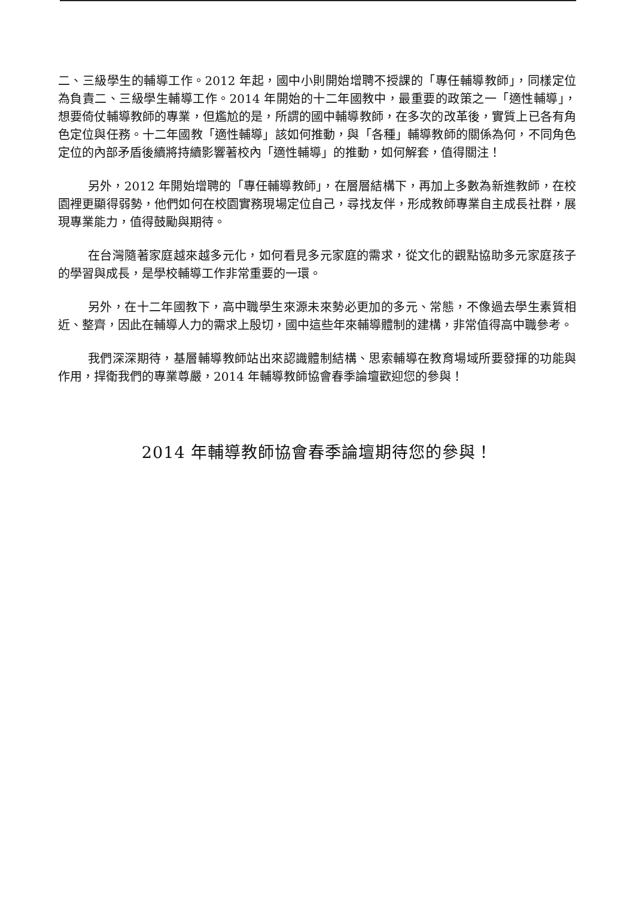二、三級學生的輔導工作。2012 年起，國中小則開始增聘不授課的「專任輔導教師」，同樣定位為負責二、三級學生輔導工作。2014 年開始的十二年國教中，最重要的政策之一「適性輔導」，想要倚仗輔導教師的專業，但尷尬的是，所謂的國中輔導教師，在多次的改革後，實質上已各有角色定位與任務。十二年國教「適性輔導」該如何推動，與「各種」輔導教師的關係為何，不同角色定位的內部矛盾後續將持續影響著校內「適性輔導」的推動，如何解套，值得關注！
另外，2012 年開始增聘的「專任輔導教師」，在層層結構下，再加上多數為新進教師，在校園裡更顯得弱勢，他們如何在校園實務現場定位自己，尋找友伴，形成教師專業自主成長社群，展現專業能力，值得鼓勵與期待。
在台灣隨著家庭越來越多元化，如何看見多元家庭的需求，從文化的觀點協助多元家庭孩子的學習與成長，是學校輔導工作非常重要的一環。
另外，在十二年國教下，高中職學生來源未來勢必更加的多元、常態，不像過去學生素質相近、整齊，因此在輔導人力的需求上殷切，國中這些年來輔導體制的建構，非常值得高中職參考。
我們深深期待，基層輔導教師站出來認識體制結構、思索輔導在教育場域所要發揮的功能與作用，捍衛我們的專業尊嚴，2014 年輔導教師協會春季論壇歡迎您的參與！
2014 年輔導教師協會春季論壇期待您的參與！